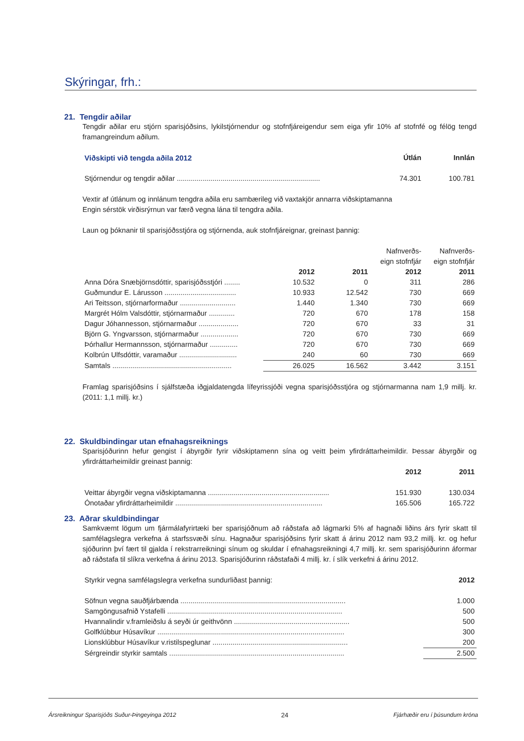Skýringar, frh.:
21. Tengdir aðilar
Tengdir aðilar eru stjórn sparisjóðsins, lykilstjórnendur og stofnfjáreigendur sem eiga yfir 10% af stofnfé og félög tengd framangreindum aðilum.
| Viðskipti við tengda aðila 2012 | Útlán | Innlán |
| --- | --- | --- |
| Stjórnendur og tengdir aðilar ........................................................................ | 74.301 | 100.781 |
Vextir af útlánum og innlánum tengdra aðila eru sambærileg við vaxtakjör annarra viðskiptamanna
Engin sérstök virðisrýrnun var færð vegna lána til tengdra aðila.
Laun og þóknanir til sparisjóðsstjóra og stjórnenda, auk stofnfjáreignar, greinast þannig:
| | | | Nafnverðs- eign stofnfjár | Nafnverðs- eign stofnfjár |
| | 2012 | 2011 | 2012 | 2011 |
| Anna Dóra Snæbjörnsdóttir, sparisjóðsstjóri ........ | 10.532 | 0 | 311 | 286 |
| Guðmundur E. Lárusson .................................... | 10.933 | 12.542 | 730 | 669 |
| Ari Teitsson, stjórnarformaður ............................ | 1.440 | 1.340 | 730 | 669 |
| Margrét Hólm Valsdóttir, stjórnarmaður ............. | 720 | 670 | 178 | 158 |
| Dagur Jóhannesson, stjórnarmaður .................... | 720 | 670 | 33 | 31 |
| Björn G. Yngvarsson, stjórnarmaður ................... | 720 | 670 | 730 | 669 |
| Þórhallur Hermannsson, stjórnarmaður .............. | 720 | 670 | 730 | 669 |
| Kolbrún Ulfsdóttir, varamaður ............................. | 240 | 60 | 730 | 669 |
| Samtals ............................................................ | 26.025 | 16.562 | 3.442 | 3.151 |
Framlag sparisjóðsins í sjálfstæða iðgjaldatengda lífeyrissjóði vegna sparisjóðsstjóra og stjórnarmanna nam 1,9 millj. kr. (2011: 1,1 millj. kr.)
22. Skuldbindingar utan efnahagsreiknings
Sparisjóðurinn hefur gengist í ábyrgðir fyrir viðskiptamenn sína og veitt þeim yfirdráttarheimildir. Þessar ábyrgðir og yfirdráttarheimildir greinast þannig:
| | 2012 | 2011 |
| --- | --- | --- |
| Veittar ábyrgðir vegna viðskiptamanna ............................................................. | 151.930 | 130.034 |
| Ónotaðar yfirdráttarheimildir .......................................................................... | 165.506 | 165.722 |
23. Aðrar skuldbindingar
Samkvæmt lögum um fjármálafyrirtæki ber sparisjóðnum að ráðstafa að lágmarki 5% af hagnaði liðins árs fyrir skatt til samfélagslegra verkefna á starfssvæði sínu. Hagnaður sparisjóðsins fyrir skatt á árinu 2012 nam 93,2 millj. kr. og hefur sjóðurinn því fært til gjalda í rekstrarreikningi sínum og skuldar í efnahagsreikningi 4,7 millj. kr. sem sparisjóðurinn áformar að ráðstafa til slíkra verkefna á árinu 2013. Sparisjóðurinn ráðstafaði 4 millj. kr. í slík verkefni á árinu 2012.
| Styrkir vegna samfélagslegra verkefna sundurliðast þannig: | 2012 |
| Söfnun vegna sauðfjárbænda ................................................................................... | 1.000 |
| Samgöngusafnið Ystafelli ........................................................................................ | 500 |
| Hvannalindir v.framleiðslu á seyði úr geithvönn .......................................................... | 500 |
| Golfklúbbur Húsavíkur .............................................................................................. | 300 |
| Lionsklúbbur Húsavíkur v.ristilspeglunar .................................................................... | 200 |
| Sérgreindir styrkir samtals ........................................................................................ | 2.500 |
Ársreikningur Sparisjóðs Suður-Þingeyinga 2012 24 Fjárhæðir eru í þúsundum króna